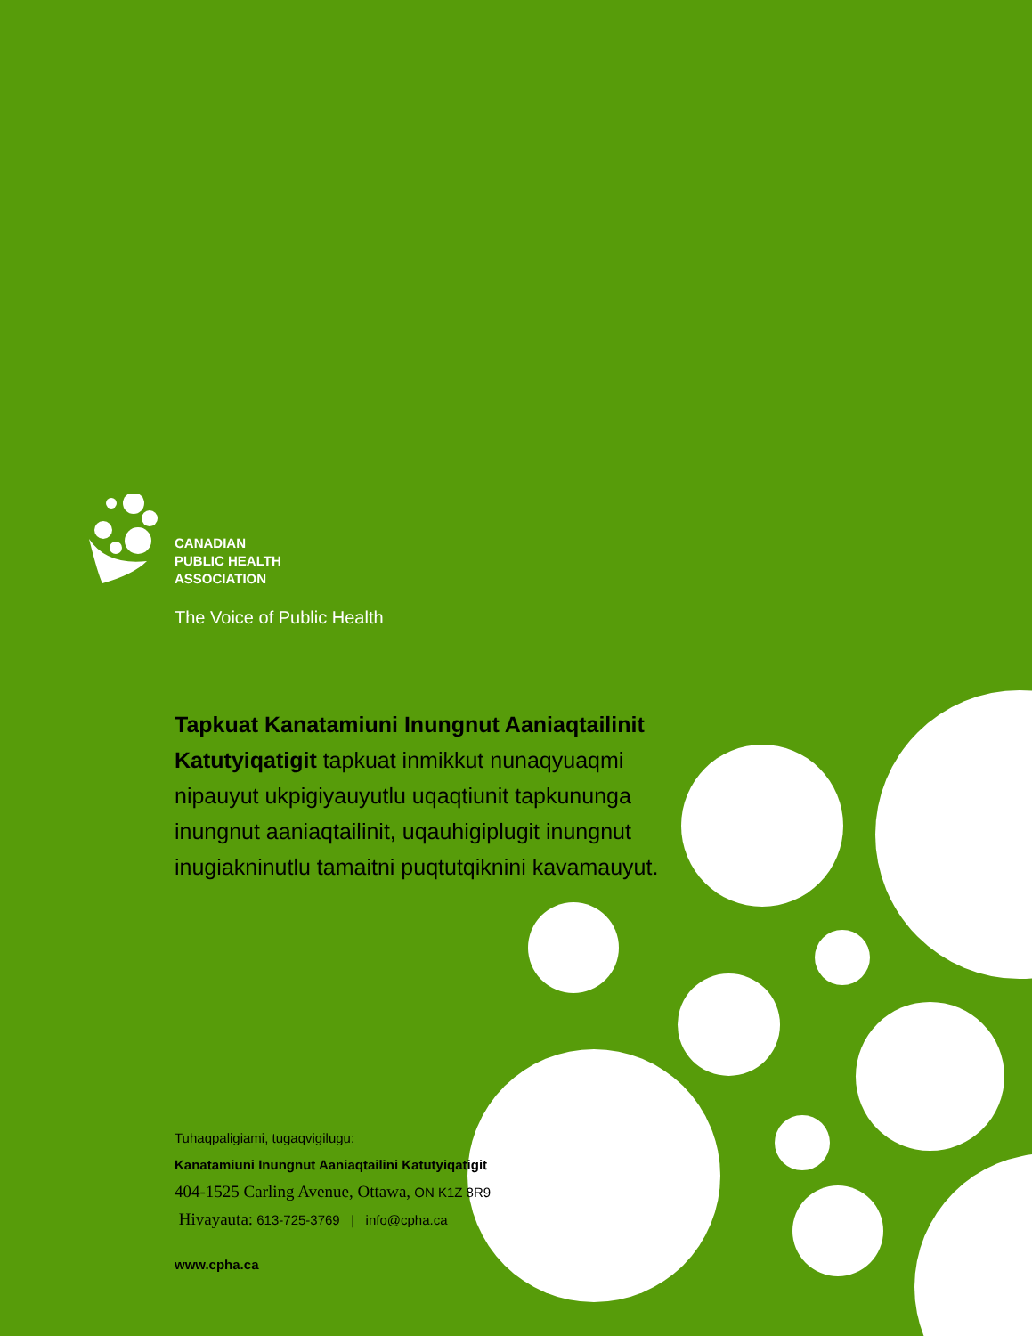CANADIAN
PUBLIC HEALTH
ASSOCIATION
The Voice of Public Health
Tapkuat Kanatamiuni Inungnut Aaniaqtailinit Katutyiqatigit tapkuat inmikkut nunaqyuaqmi nipauyut ukpigiyauyutlu uqaqtiunit tapkununga inungnut aaniaqtailinit, uqauhigiplugit inungnut inugiakninutlu tamaitni puqtutqiknini kavamauyut.
Tuhaqpaligiami, tugaqvigilugu:
Kanatamiuni Inungnut Aaniaqtailini Katutyiqatigit
404-1525 Carling Avenue, Ottawa, ON K1Z 8R9
Hivayauta: 613-725-3769 | info@cpha.ca
www.cpha.ca